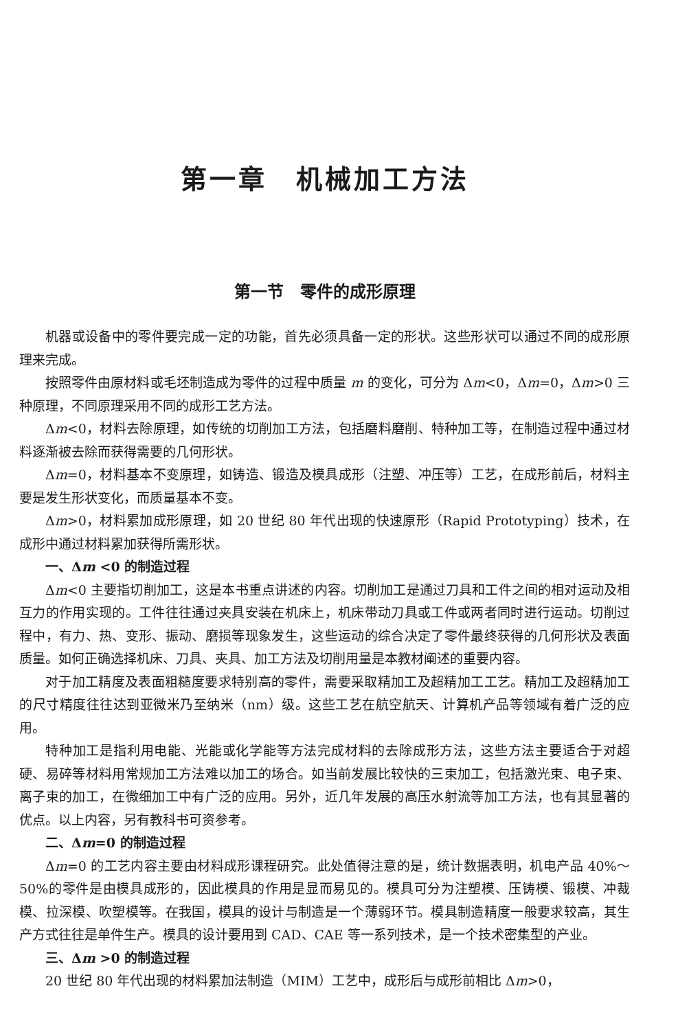第一章　机械加工方法
第一节　零件的成形原理
机器或设备中的零件要完成一定的功能，首先必须具备一定的形状。这些形状可以通过不同的成形原理来完成。
按照零件由原材料或毛坯制造成为零件的过程中质量 m 的变化，可分为 Δm<0，Δm=0，Δm>0 三种原理，不同原理采用不同的成形工艺方法。
Δm<0，材料去除原理，如传统的切削加工方法，包括磨料磨削、特种加工等，在制造过程中通过材料逐渐被去除而获得需要的几何形状。
Δm=0，材料基本不变原理，如铸造、锻造及模具成形（注塑、冲压等）工艺，在成形前后，材料主要是发生形状变化，而质量基本不变。
Δm>0，材料累加成形原理，如 20 世纪 80 年代出现的快速原形（Rapid Prototyping）技术，在成形中通过材料累加获得所需形状。
一、Δm <0 的制造过程
Δm<0 主要指切削加工，这是本书重点讲述的内容。切削加工是通过刀具和工件之间的相对运动及相互力的作用实现的。工件往往通过夹具安装在机床上，机床带动刀具或工件或两者同时进行运动。切削过程中，有力、热、变形、振动、磨损等现象发生，这些运动的综合决定了零件最终获得的几何形状及表面质量。如何正确选择机床、刀具、夹具、加工方法及切削用量是本教材阐述的重要内容。
对于加工精度及表面粗糙度要求特别高的零件，需要采取精加工及超精加工工艺。精加工及超精加工的尺寸精度往往达到亚微米乃至纳米（nm）级。这些工艺在航空航天、计算机产品等领域有着广泛的应用。
特种加工是指利用电能、光能或化学能等方法完成材料的去除成形方法，这些方法主要适合于对超硬、易碎等材料用常规加工方法难以加工的场合。如当前发展比较快的三束加工，包括激光束、电子束、离子束的加工，在微细加工中有广泛的应用。另外，近几年发展的高压水射流等加工方法，也有其显著的优点。以上内容，另有教科书可资参考。
二、Δm=0 的制造过程
Δm=0 的工艺内容主要由材料成形课程研究。此处值得注意的是，统计数据表明，机电产品 40%～50%的零件是由模具成形的，因此模具的作用是显而易见的。模具可分为注塑模、压铸模、锻模、冲裁模、拉深模、吹塑模等。在我国，模具的设计与制造是一个薄弱环节。模具制造精度一般要求较高，其生产方式往往是单件生产。模具的设计要用到 CAD、CAE 等一系列技术，是一个技术密集型的产业。
三、Δm >0 的制造过程
20 世纪 80 年代出现的材料累加法制造（MIM）工艺中，成形后与成形前相比 Δm>0，